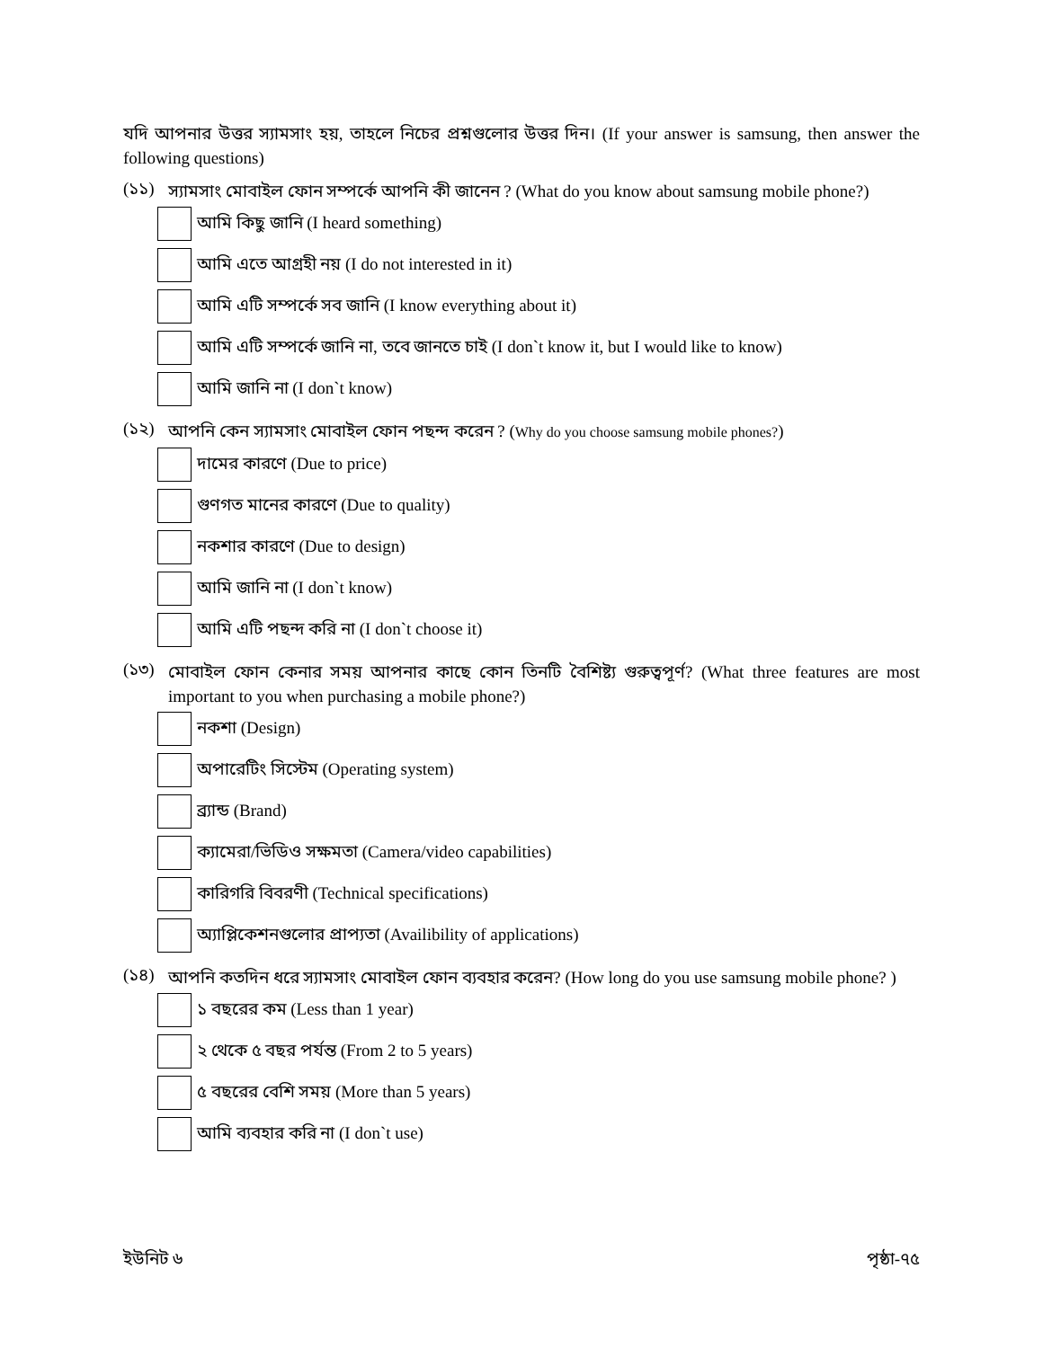যদি আপনার উত্তর স্যামসাং হয়, তাহলে নিচের প্রশ্নগুলোর উত্তর দিন। (If your answer is samsung, then answer the following questions)
(১১)
স্যামসাং মোবাইল ফোন সম্পর্কে আপনি কী জানেন ? (What do you know about samsung mobile phone?)
আমি কিছু জানি (I heard something)
আমি এতে আগ্রহী নয় (I do not interested in it)
আমি এটি সম্পর্কে সব জানি (I know everything about it)
আমি এটি সম্পর্কে জানি না, তবে জানতে চাই (I don`t know it, but I would like to know)
আমি জানি না (I don`t know)
(১২)
আপনি কেন স্যামসাং মোবাইল ফোন পছন্দ করেন ? (Why do you choose samsung mobile phones?)
দামের কারণে (Due to price)
গুণগত মানের কারণে (Due to quality)
নকশার কারণে (Due to design)
আমি জানি না (I don`t know)
আমি এটি পছন্দ করি না (I don`t choose it)
(১৩)
মোবাইল ফোন কেনার সময় আপনার কাছে কোন তিনটি বৈশিষ্ট্য গুরুত্বপূর্ণ? (What three features are most important to you when purchasing a mobile phone?)
নকশা (Design)
অপারেটিং সিস্টেম (Operating system)
ব্র্যান্ড (Brand)
ক্যামেরা/ভিডিও সক্ষমতা (Camera/video capabilities)
কারিগরি বিবরণী (Technical specifications)
অ্যাপ্লিকেশনগুলোর প্রাপ্যতা (Availibility of applications)
(১৪)
আপনি কতদিন ধরে স্যামসাং মোবাইল ফোন ব্যবহার করেন? (How long do you use samsung mobile phone? )
১ বছরের কম (Less than 1 year)
২ থেকে ৫ বছর পর্যন্ত (From 2 to 5 years)
৫ বছরের বেশি সময় (More than 5 years)
আমি ব্যবহার করি না (I don`t use)
ইউনিট ৬ পৃষ্ঠা-৭৫